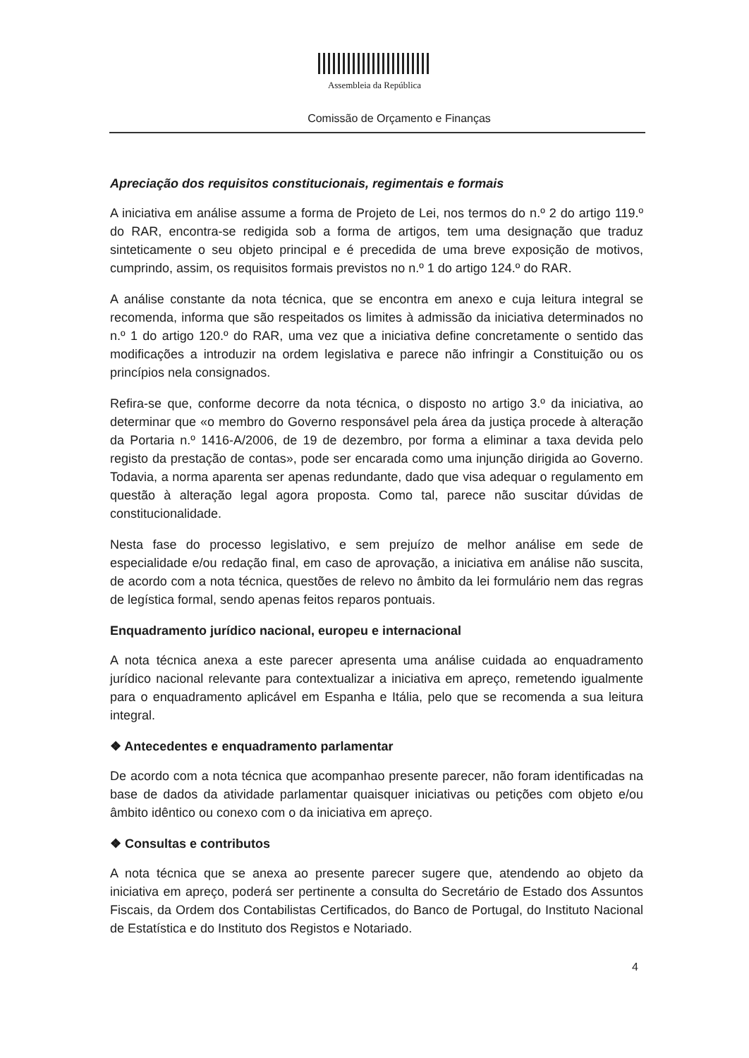Assembleia da República
Comissão de Orçamento e Finanças
Apreciação dos requisitos constitucionais, regimentais e formais
A iniciativa em análise assume a forma de Projeto de Lei, nos termos do n.º 2 do artigo 119.º do RAR, encontra-se redigida sob a forma de artigos, tem uma designação que traduz sinteticamente o seu objeto principal e é precedida de uma breve exposição de motivos, cumprindo, assim, os requisitos formais previstos no n.º 1 do artigo 124.º do RAR.
A análise constante da nota técnica, que se encontra em anexo e cuja leitura integral se recomenda, informa que são respeitados os limites à admissão da iniciativa determinados no n.º 1 do artigo 120.º do RAR, uma vez que a iniciativa define concretamente o sentido das modificações a introduzir na ordem legislativa e parece não infringir a Constituição ou os princípios nela consignados.
Refira-se que, conforme decorre da nota técnica, o disposto no artigo 3.º da iniciativa, ao determinar que «o membro do Governo responsável pela área da justiça procede à alteração da Portaria n.º 1416-A/2006, de 19 de dezembro, por forma a eliminar a taxa devida pelo registo da prestação de contas», pode ser encarada como uma injunção dirigida ao Governo. Todavia, a norma aparenta ser apenas redundante, dado que visa adequar o regulamento em questão à alteração legal agora proposta. Como tal, parece não suscitar dúvidas de constitucionalidade.
Nesta fase do processo legislativo, e sem prejuízo de melhor análise em sede de especialidade e/ou redação final, em caso de aprovação, a iniciativa em análise não suscita, de acordo com a nota técnica, questões de relevo no âmbito da lei formulário nem das regras de legística formal, sendo apenas feitos reparos pontuais.
Enquadramento jurídico nacional, europeu e internacional
A nota técnica anexa a este parecer apresenta uma análise cuidada ao enquadramento jurídico nacional relevante para contextualizar a iniciativa em apreço, remetendo igualmente para o enquadramento aplicável em Espanha e Itália, pelo que se recomenda a sua leitura integral.
❖ Antecedentes e enquadramento parlamentar
De acordo com a nota técnica que acompanhao presente parecer, não foram identificadas na base de dados da atividade parlamentar quaisquer iniciativas ou petições com objeto e/ou âmbito idêntico ou conexo com o da iniciativa em apreço.
❖ Consultas e contributos
A nota técnica que se anexa ao presente parecer sugere que, atendendo ao objeto da iniciativa em apreço, poderá ser pertinente a consulta do Secretário de Estado dos Assuntos Fiscais, da Ordem dos Contabilistas Certificados, do Banco de Portugal, do Instituto Nacional de Estatística e do Instituto dos Registos e Notariado.
4